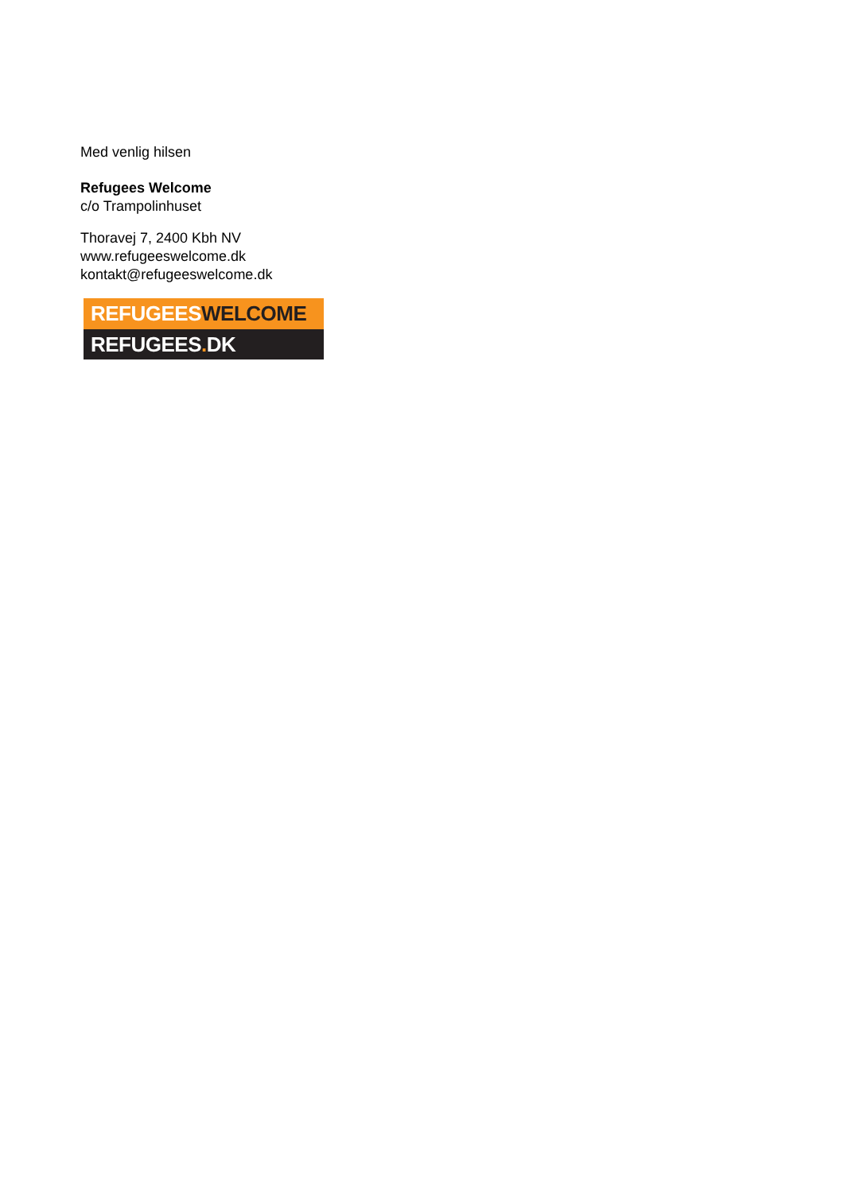Med venlig hilsen
Refugees Welcome
c/o Trampolinhuset
Thoravej 7, 2400 Kbh NV
www.refugeeswelcome.dk
kontakt@refugeeswelcome.dk
REFUGEESWELCOME
REFUGEES. DK